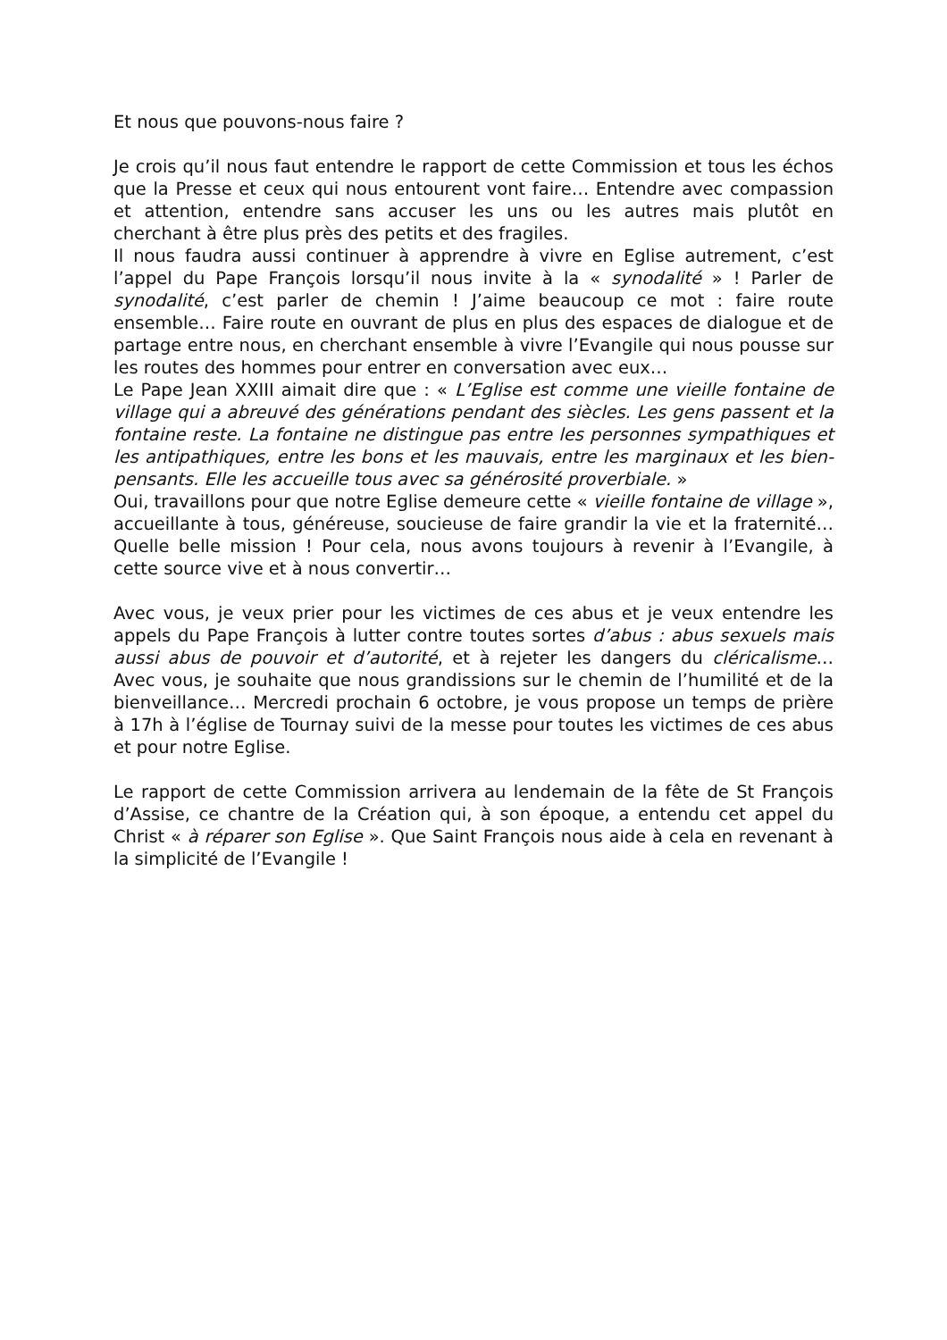Et nous que pouvons-nous faire ?
Je crois qu’il nous faut entendre le rapport de cette Commission et tous les échos que la Presse et ceux qui nous entourent vont faire… Entendre avec compassion et attention, entendre sans accuser les uns ou les autres mais plutôt en cherchant à être plus près des petits et des fragiles.
Il nous faudra aussi continuer à apprendre à vivre en Eglise autrement, c’est l’appel du Pape François lorsqu’il nous invite à la « synodalité » ! Parler de synodalité, c’est parler de chemin ! J’aime beaucoup ce mot : faire route ensemble… Faire route en ouvrant de plus en plus des espaces de dialogue et de partage entre nous, en cherchant ensemble à vivre l’Evangile qui nous pousse sur les routes des hommes pour entrer en conversation avec eux…
Le Pape Jean XXIII aimait dire que : « L’Eglise est comme une vieille fontaine de village qui a abreuvé des générations pendant des siècles. Les gens passent et la fontaine reste. La fontaine ne distingue pas entre les personnes sympathiques et les antipathiques, entre les bons et les mauvais, entre les marginaux et les bien-pensants. Elle les accueille tous avec sa générosité proverbiale. »
Oui, travaillons pour que notre Eglise demeure cette « vieille fontaine de village », accueillante à tous, généreuse, soucieuse de faire grandir la vie et la fraternité… Quelle belle mission ! Pour cela, nous avons toujours à revenir à l’Evangile, à cette source vive et à nous convertir…
Avec vous, je veux prier pour les victimes de ces abus et je veux entendre les appels du Pape François à lutter contre toutes sortes d’abus : abus sexuels mais aussi abus de pouvoir et d’autorité, et à rejeter les dangers du cléricalisme… Avec vous, je souhaite que nous grandissions sur le chemin de l’humilité et de la bienveillance… Mercredi prochain 6 octobre, je vous propose un temps de prière à 17h à l’église de Tournay suivi de la messe pour toutes les victimes de ces abus et pour notre Eglise.
Le rapport de cette Commission arrivera au lendemain de la fête de St François d’Assise, ce chantre de la Création qui, à son époque, a entendu cet appel du Christ « à réparer son Eglise ». Que Saint François nous aide à cela en revenant à la simplicité de l’Evangile !